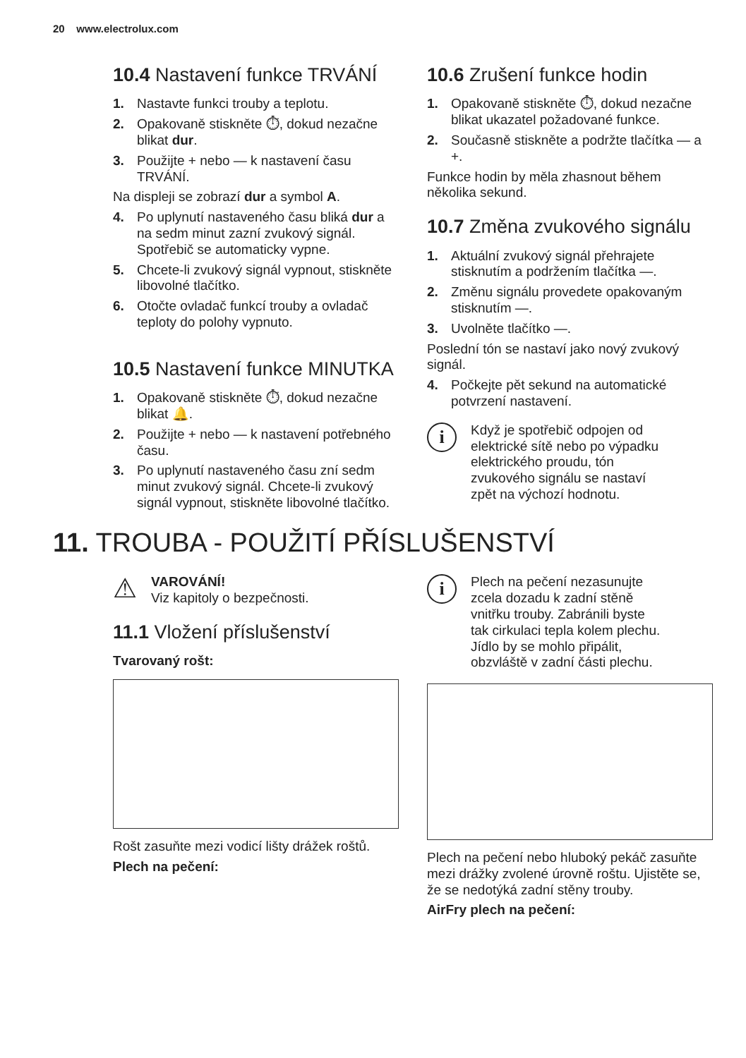20 www.electrolux.com
10.4 Nastavení funkce TRVÁNÍ
1. Nastavte funkci trouby a teplotu.
2. Opakovaně stiskněte ⏱, dokud nezačne blikat dur.
3. Použijte + nebo — k nastavení času TRVÁNÍ.
Na displeji se zobrazí dur a symbol A.
4. Po uplynutí nastaveného času bliká dur a na sedm minut zazní zvukový signál. Spotřebič se automaticky vypne.
5. Chcete-li zvukový signál vypnout, stiskněte libovolné tlačítko.
6. Otočte ovladač funkcí trouby a ovladač teploty do polohy vypnuto.
10.5 Nastavení funkce MINUTKA
1. Opakovaně stiskněte ⏱, dokud nezačne blikat 🔔.
2. Použijte + nebo — k nastavení potřebného času.
3. Po uplynutí nastaveného času zní sedm minut zvukový signál. Chcete-li zvukový signál vypnout, stiskněte libovolné tlačítko.
10.6 Zrušení funkce hodin
1. Opakovaně stiskněte ⏱, dokud nezačne blikat ukazatel požadované funkce.
2. Současně stiskněte a podržte tlačítka — a +.
Funkce hodin by měla zhasnout během několika sekund.
10.7 Změna zvukového signálu
1. Aktuální zvukový signál přehrajete stisknutím a podržením tlačítka —.
2. Změnu signálu provedete opakovaným stisknutím —.
3. Uvolněte tlačítko —.
Poslední tón se nastaví jako nový zvukový signál.
4. Počkejte pět sekund na automatické potvrzení nastavení.
i
Když je spotřebič odpojen od elektrické sítě nebo po výpadku elektrického proudu, tón zvukového signálu se nastaví zpět na výchozí hodnotu.
11. TROUBA - POUŽITÍ PŘÍSLUŠENSTVÍ
⚠
VAROVÁNÍ!
Viz kapitoly o bezpečnosti.
11.1 Vložení příslušenství
Tvarovaný rošt:
Rošt zasuňte mezi vodicí lišty drážek roštů.
Plech na pečení:
i
Plech na pečení nezasunujte zcela dozadu k zadní stěně vnitřku trouby. Zabránili byste tak cirkulaci tepla kolem plechu. Jídlo by se mohlo připálit, obzvláště v zadní části plechu.
Plech na pečení nebo hluboký pekáč zasuňte mezi drážky zvolené úrovně roštu. Ujistěte se, že se nedotýká zadní stěny trouby.
AirFry plech na pečení: